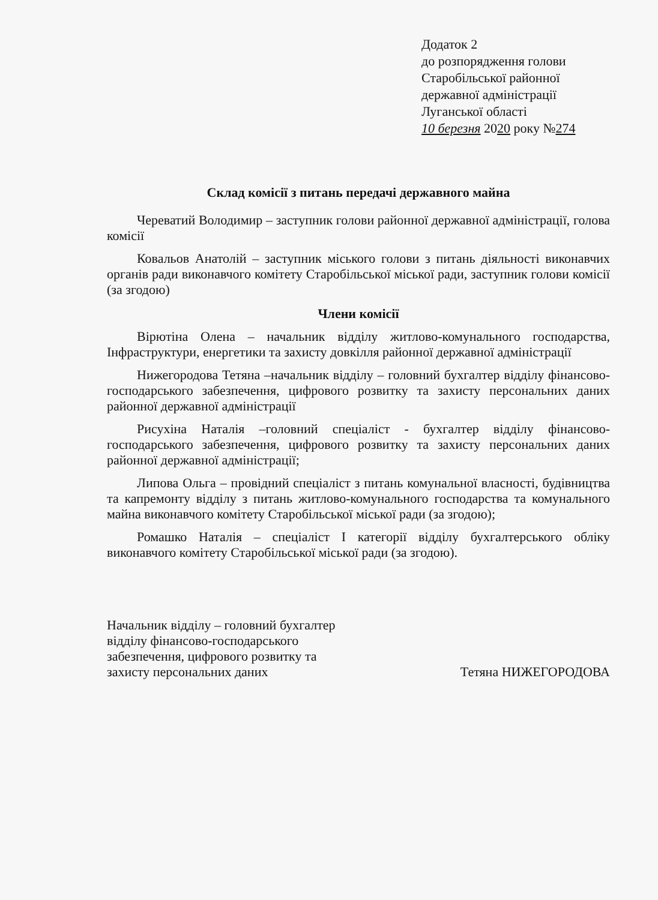Додаток 2
до розпорядження голови
Старобільської районної
державної адміністрації
Луганської області
10 березня 2020 року №274
Склад комісії з питань передачі державного майна
Череватий Володимир – заступник голови районної державної адміністрації, голова комісії
Ковальов Анатолій – заступник міського голови з питань діяльності виконавчих органів ради виконавчого комітету Старобільської міської ради, заступник голови комісії (за згодою)
Члени комісії
Вірютіна Олена – начальник відділу житлово-комунального господарства, Інфраструктури, енергетики та захисту довкілля районної державної адміністрації
Нижегородова Тетяна –начальник відділу – головний бухгалтер відділу фінансово-господарського забезпечення, цифрового розвитку та захисту персональних даних районної державної адміністрації
Рисухіна Наталія –головний спеціаліст - бухгалтер відділу фінансово-господарського забезпечення, цифрового розвитку та захисту персональних даних районної державної адміністрації;
Липова Ольга – провідний спеціаліст з питань комунальної власності, будівництва та капремонту відділу з питань житлово-комунального господарства та комунального майна виконавчого комітету Старобільської міської ради (за згодою);
Ромашко Наталія – спеціаліст І категорії відділу бухгалтерського обліку виконавчого комітету Старобільської міської ради (за згодою).
Начальник відділу – головний бухгалтер
відділу фінансово-господарського
забезпечення, цифрового розвитку та
захисту персональних даних
Тетяна НИЖЕГОРОДОВА